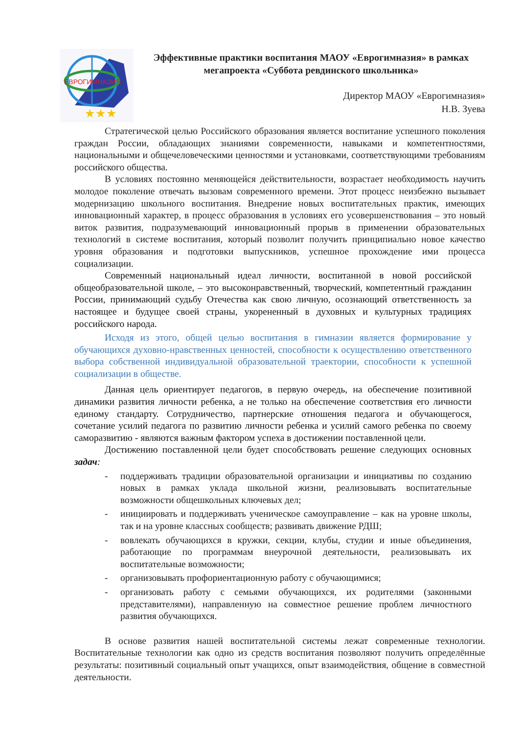ЕВРОГИМНАЗИЯ
★★★
Эффективные практики воспитания МАОУ «Еврогимназия» в рамках мегапроекта «Суббота ревдинского школьника»
Директор МАОУ «Еврогимназия»
Н.В. Зуева
Стратегической целью Российского образования является воспитание успешного поколения граждан России, обладающих знаниями современности, навыками и компетентностями, национальными и общечеловеческими ценностями и установками, соответствующими требованиям российского общества.
В условиях постоянно меняющейся действительности, возрастает необходимость научить молодое поколение отвечать вызовам современного времени. Этот процесс неизбежно вызывает модернизацию школьного воспитания. Внедрение новых воспитательных практик, имеющих инновационный характер, в процесс образования в условиях его усовершенствования – это новый виток развития, подразумевающий инновационный прорыв в применении образовательных технологий в системе воспитания, который позволит получить принципиально новое качество уровня образования и подготовки выпускников, успешное прохождение ими процесса социализации.
Современный национальный идеал личности, воспитанной в новой российской общеобразовательной школе, – это высоконравственный, творческий, компетентный гражданин России, принимающий судьбу Отечества как свою личную, осознающий ответственность за настоящее и будущее своей страны, укорененный в духовных и культурных традициях российского народа.
Исходя из этого, общей целью воспитания в гимназии является формирование у обучающихся духовно-нравственных ценностей, способности к осуществлению ответственного выбора собственной индивидуальной образовательной траектории, способности к успешной социализации в обществе.
Данная цель ориентирует педагогов, в первую очередь, на обеспечение позитивной динамики развития личности ребенка, а не только на обеспечение соответствия его личности единому стандарту. Сотрудничество, партнерские отношения педагога и обучающегося, сочетание усилий педагога по развитию личности ребенка и усилий самого ребенка по своему саморазвитию - являются важным фактором успеха в достижении поставленной цели.
Достижению поставленной цели будет способствовать решение следующих основных задач:
- поддерживать традиции образовательной организации и инициативы по созданию новых в рамках уклада школьной жизни, реализовывать воспитательные возможности общешкольных ключевых дел;
- инициировать и поддерживать ученическое самоуправление – как на уровне школы, так и на уровне классных сообществ; развивать движение РДШ;
- вовлекать обучающихся в кружки, секции, клубы, студии и иные объединения, работающие по программам внеурочной деятельности, реализовывать их воспитательные возможности;
- организовывать профориентационную работу с обучающимися;
- организовать работу с семьями обучающихся, их родителями (законными представителями), направленную на совместное решение проблем личностного развития обучающихся.
В основе развития нашей воспитательной системы лежат современные технологии. Воспитательные технологии как одно из средств воспитания позволяют получить определённые результаты: позитивный социальный опыт учащихся, опыт взаимодействия, общение в совместной деятельности.